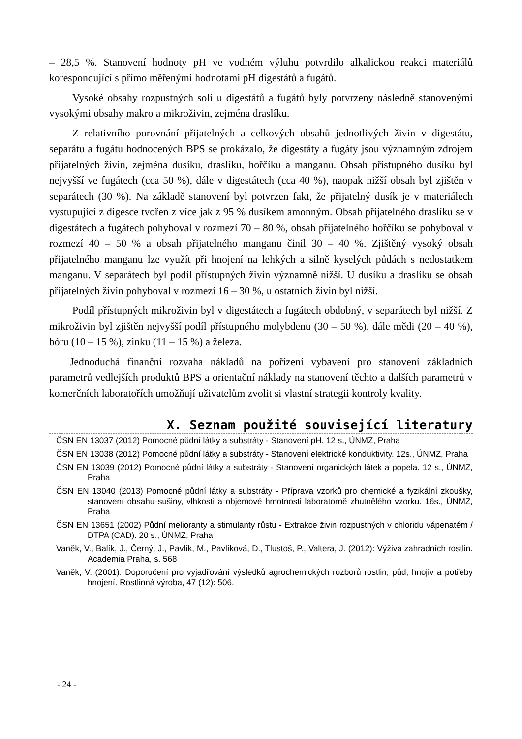– 28,5 %. Stanovení hodnoty pH ve vodném výluhu potvrdilo alkalickou reakci materiálů korespondující s přímo měřenými hodnotami pH digestátů a fugátů.
Vysoké obsahy rozpustných solí u digestátů a fugátů byly potvrzeny následně stanovenými vysokými obsahy makro a mikroživin, zejména draslíku.
Z relativního porovnání přijatelných a celkových obsahů jednotlivých živin v digestátu, separátu a fugátu hodnocených BPS se prokázalo, že digestáty a fugáty jsou významným zdrojem přijatelných živin, zejména dusíku, draslíku, hořčíku a manganu. Obsah přístupného dusíku byl nejvyšší ve fugátech (cca 50 %), dále v digestátech (cca 40 %), naopak nižší obsah byl zjištěn v separátech (30 %). Na základě stanovení byl potvrzen fakt, že přijatelný dusík je v materiálech vystupující z digesce tvořen z více jak z 95 % dusíkem amonným. Obsah přijatelného draslíku se v digestátech a fugátech pohyboval v rozmezí 70 – 80 %, obsah přijatelného hořčíku se pohyboval v rozmezí 40 – 50 % a obsah přijatelného manganu činil 30 – 40 %. Zjištěný vysoký obsah přijatelného manganu lze využít při hnojení na lehkých a silně kyselých půdách s nedostatkem manganu. V separátech byl podíl přístupných živin významně nižší. U dusíku a draslíku se obsah přijatelných živin pohyboval v rozmezí 16 – 30 %, u ostatních živin byl nižší.
Podíl přístupných mikroživin byl v digestátech a fugátech obdobný, v separátech byl nižší. Z mikroživin byl zjištěn nejvyšší podíl přístupného molybdenu (30 – 50 %), dále mědi (20 – 40 %), bóru (10 – 15 %), zinku (11 – 15 %) a železa.
Jednoduchá finanční rozvaha nákladů na pořízení vybavení pro stanovení základních parametrů vedlejších produktů BPS a orientační náklady na stanovení těchto a dalších parametrů v komerčních laboratořích umožňují uživatelům zvolit si vlastní strategii kontroly kvality.
X. Seznam použité související literatury
ČSN EN 13037 (2012) Pomocné půdní látky a substráty - Stanovení pH. 12 s., ÚNMZ, Praha
ČSN EN 13038 (2012) Pomocné půdní látky a substráty - Stanovení elektrické konduktivity. 12s., ÚNMZ, Praha
ČSN EN 13039 (2012) Pomocné půdní látky a substráty - Stanovení organických látek a popela. 12 s., ÚNMZ, Praha
ČSN EN 13040 (2013) Pomocné půdní látky a substráty - Příprava vzorků pro chemické a fyzikální zkoušky, stanovení obsahu sušiny, vlhkosti a objemové hmotnosti laboratorně zhutnělého vzorku. 16s., ÚNMZ, Praha
ČSN EN 13651 (2002) Půdní melioranty a stimulanty růstu - Extrakce živin rozpustných v chloridu vápenatém / DTPA (CAD). 20 s., ÚNMZ, Praha
Vaněk, V., Balík, J., Černý, J., Pavlík, M., Pavlíková, D., Tlustoš, P., Valtera, J. (2012): Výživa zahradních rostlin. Academia Praha, s. 568
Vaněk, V. (2001): Doporučení pro vyjadřování výsledků agrochemických rozborů rostlin, půd, hnojiv a potřeby hnojení. Rostlinná výroba, 47 (12): 506.
- 24 -